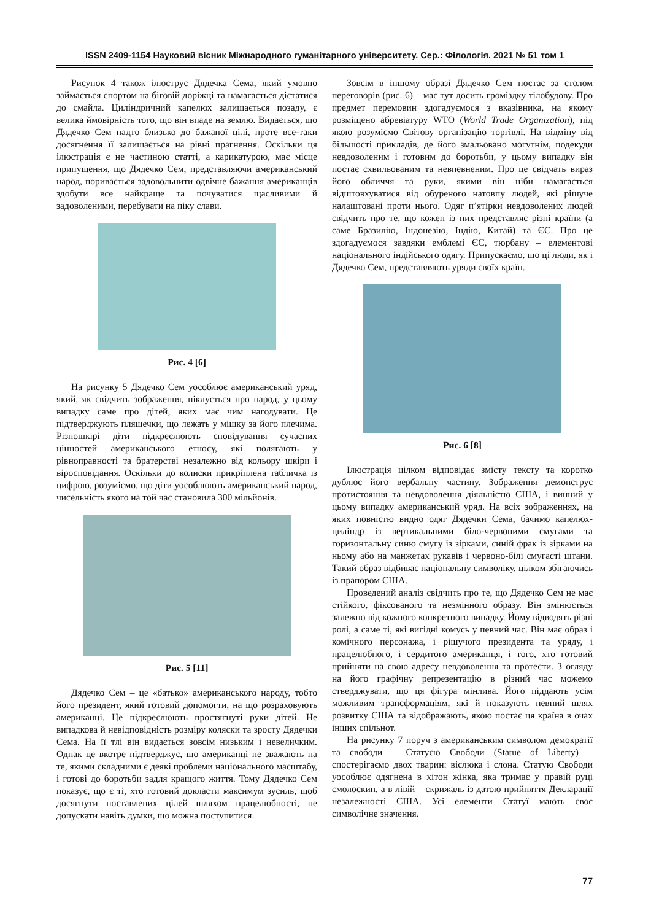ISSN 2409-1154 Науковий вісник Міжнародного гуманітарного університету. Сер.: Філологія. 2021 № 51 том 1
Рисунок 4 також ілюструє Дядечка Сема, який умовно займається спортом на біговій доріжці та намагається дістатися до смайла. Циліндричний капелюх залишається позаду, є велика ймовірність того, що він впаде на землю. Видається, що Дядечко Сем надто близько до бажаної цілі, проте все-таки досягнення її залишається на рівні прагнення. Оскільки ця ілюстрація є не частиною статті, а карикатурою, має місце припущення, що Дядечко Сем, представляючи американський народ, поривається задовольнити одвічне бажання американців здобути все найкраще та почуватися щасливими й задоволеними, перебувати на піку слави.
Рис. 4 [6]
На рисунку 5 Дядечко Сем уособлює американський уряд, який, як свідчить зображення, піклується про народ, у цьому випадку саме про дітей, яких має чим нагодувати. Це підтверджують пляшечки, що лежать у мішку за його плечима. Різношкірі діти підкреслюють сповідування сучасних цінностей американського етносу, які полягають у рівноправності та братерстві незалежно від кольору шкіри і віросповідання. Оскільки до колиски прикріплена табличка із цифрою, розуміємо, що діти уособлюють американський народ, чисельність якого на той час становила 300 мільйонів.
Рис. 5 [11]
Дядечко Сем – це «батько» американського народу, тобто його президент, який готовий допомогти, на що розраховують американці. Це підкреслюють простягнуті руки дітей. Не випадкова й невідповідність розміру коляски та зросту Дядечки Сема. На її тлі він видається зовсім низьким і невеличким. Однак це вкотре підтверджує, що американці не зважають на те, якими складними є деякі проблеми національного масштабу, і готові до боротьби задля кращого життя. Тому Дядечко Сем показує, що є ті, хто готовий докласти максимум зусиль, щоб досягнути поставлених цілей шляхом працелюбності, не допускати навіть думки, що можна поступитися.
Зовсім в іншому образі Дядечко Сем постає за столом переговорів (рис. 6) – має тут досить громіздку тілобудову. Про предмет перемовин здогадуємося з вказівника, на якому розміщено абревіатуру WTO (World Trade Organization), під якою розуміємо Світову організацію торгівлі. На відміну від більшості прикладів, де його змальовано могутнім, подекуди невдоволеним і готовим до боротьби, у цьому випадку він постає схвильованим та невпевненим. Про це свідчать вираз його обличчя та руки, якими він ніби намагається відштовхуватися від обуреного натовпу людей, які рішуче налаштовані проти нього. Одяг п’ятірки невдоволених людей свідчить про те, що кожен із них представляє різні країни (а саме Бразилію, Індонезію, Індію, Китай) та ЄС. Про це здогадуємося завдяки емблемі ЄС, тюрбану – елементові національного індійського одягу. Припускаємо, що ці люди, як і Дядечко Сем, представляють уряди своїх країн.
Рис. 6 [8]
Ілюстрація цілком відповідає змісту тексту та коротко дублює його вербальну частину. Зображення демонструє протистояння та невдоволення діяльністю США, і винний у цьому випадку американський уряд. На всіх зображеннях, на яких повністю видно одяг Дядечки Сема, бачимо капелюх-циліндр із вертикальними біло-червоними смугами та горизонтальну синю смугу із зірками, синій фрак із зірками на ньому або на манжетах рукавів і червоно-білі смугасті штани. Такий образ відбиває національну символіку, цілком збігаючись із прапором США.
Проведений аналіз свідчить про те, що Дядечко Сем не має стійкого, фіксованого та незмінного образу. Він змінюється залежно від кожного конкретного випадку. Йому відводять різні ролі, а саме ті, які вигідні комусь у певний час. Він має образ і комічного персонажа, і рішучого президента та уряду, і працелюбного, і сердитого американця, і того, хто готовий прийняти на свою адресу невдоволення та протести. З огляду на його графічну репрезентацію в різний час можемо стверджувати, що ця фігура мінлива. Його піддають усім можливим трансформаціям, які й показують певний шлях розвитку США та відображають, якою постає ця країна в очах інших спільнот.
На рисунку 7 поруч з американським символом демократії та свободи – Статуєю Свободи (Statue of Liberty) – спостерігаємо двох тварин: віслюка і слона. Статую Свободи уособлює одягнена в хітон жінка, яка тримає у правій руці смолоскип, а в лівій – скрижаль із датою прийняття Декларації незалежності США. Усі елементи Статуї мають своє символічне значення.
77